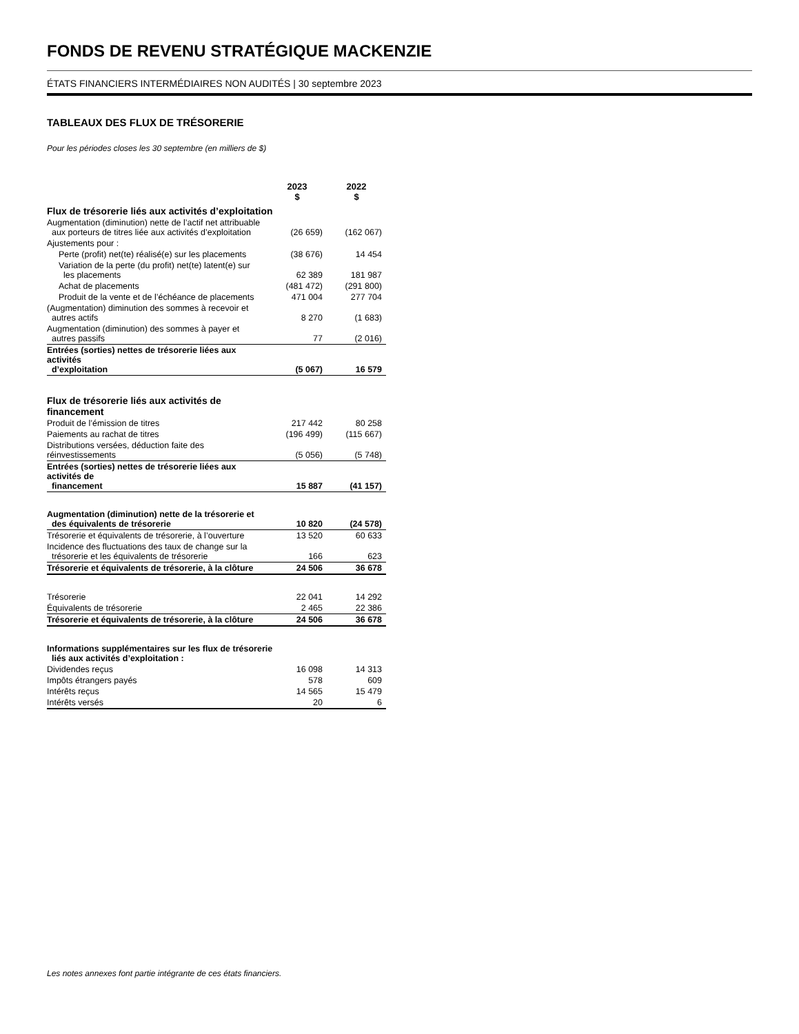FONDS DE REVENU STRATÉGIQUE MACKENZIE
ÉTATS FINANCIERS INTERMÉDIAIRES NON AUDITÉS | 30 septembre 2023
TABLEAUX DES FLUX DE TRÉSORERIE
Pour les périodes closes les 30 septembre (en milliers de $)
| | 2023 $ | 2022 $ |
| --- | --- | --- |
| Flux de trésorerie liés aux activités d’exploitation | | |
| Augmentation (diminution) nette de l’actif net attribuable aux porteurs de titres liée aux activités d’exploitation | (26 659) | (162 067) |
| Ajustements pour : | | |
| Perte (profit) net(te) réalisé(e) sur les placements | (38 676) | 14 454 |
| Variation de la perte (du profit) net(te) latent(e) sur les placements | 62 389 | 181 987 |
| Achat de placements | (481 472) | (291 800) |
| Produit de la vente et de l’échéance de placements | 471 004 | 277 704 |
| (Augmentation) diminution des sommes à recevoir et autres actifs | 8 270 | (1 683) |
| Augmentation (diminution) des sommes à payer et autres passifs | 77 | (2 016) |
| Entrées (sorties) nettes de trésorerie liées aux activités d’exploitation | (5 067) | 16 579 |
| Flux de trésorerie liés aux activités de financement | | |
| Produit de l’émission de titres | 217 442 | 80 258 |
| Paiements au rachat de titres | (196 499) | (115 667) |
| Distributions versées, déduction faite des réinvestissements | (5 056) | (5 748) |
| Entrées (sorties) nettes de trésorerie liées aux activités de financement | 15 887 | (41 157) |
| Augmentation (diminution) nette de la trésorerie et des équivalents de trésorerie | 10 820 | (24 578) |
| Trésorerie et équivalents de trésorerie, à l’ouverture | 13 520 | 60 633 |
| Incidence des fluctuations des taux de change sur la trésorerie et les équivalents de trésorerie | 166 | 623 |
| Trésorerie et équivalents de trésorerie, à la clôture | 24 506 | 36 678 |
| Trésorerie | 22 041 | 14 292 |
| Équivalents de trésorerie | 2 465 | 22 386 |
| Trésorerie et équivalents de trésorerie, à la clôture | 24 506 | 36 678 |
| Informations supplémentaires sur les flux de trésorerie liés aux activités d’exploitation : | | |
| Dividendes reçus | 16 098 | 14 313 |
| Impôts étrangers payés | 578 | 609 |
| Intérêts reçus | 14 565 | 15 479 |
| Intérêts versés | 20 | 6 |
Les notes annexes font partie intégrante de ces états financiers.